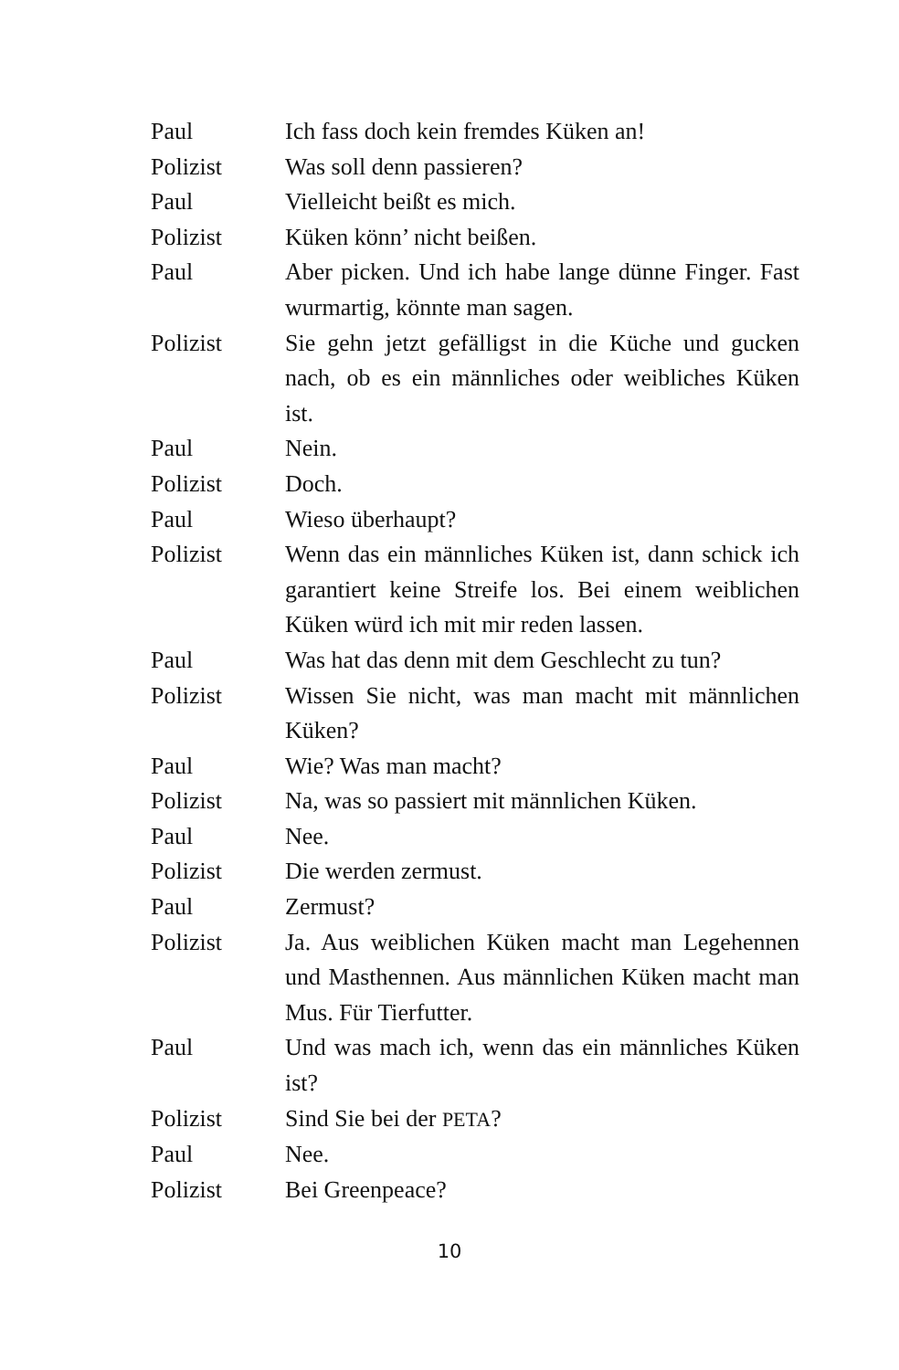Paul Ich fass doch kein fremdes Küken an!
Polizist Was soll denn passieren?
Paul Vielleicht beißt es mich.
Polizist Küken könn’ nicht beißen.
Paul Aber picken. Und ich habe lange dünne Finger. Fast wurmartig, könnte man sagen.
Polizist Sie gehn jetzt gefälligst in die Küche und gucken nach, ob es ein männliches oder weibliches Küken ist.
Paul Nein.
Polizist Doch.
Paul Wieso überhaupt?
Polizist Wenn das ein männliches Küken ist, dann schick ich garantiert keine Streife los. Bei einem weiblichen Küken würd ich mit mir reden lassen.
Paul Was hat das denn mit dem Geschlecht zu tun?
Polizist Wissen Sie nicht, was man macht mit männlichen Küken?
Paul Wie? Was man macht?
Polizist Na, was so passiert mit männlichen Küken.
Paul Nee.
Polizist Die werden zermust.
Paul Zermust?
Polizist Ja. Aus weiblichen Küken macht man Legehennen und Masthennen. Aus männlichen Küken macht man Mus. Für Tierfutter.
Paul Und was mach ich, wenn das ein männliches Küken ist?
Polizist Sind Sie bei der PETA?
Paul Nee.
Polizist Bei Greenpeace?
10